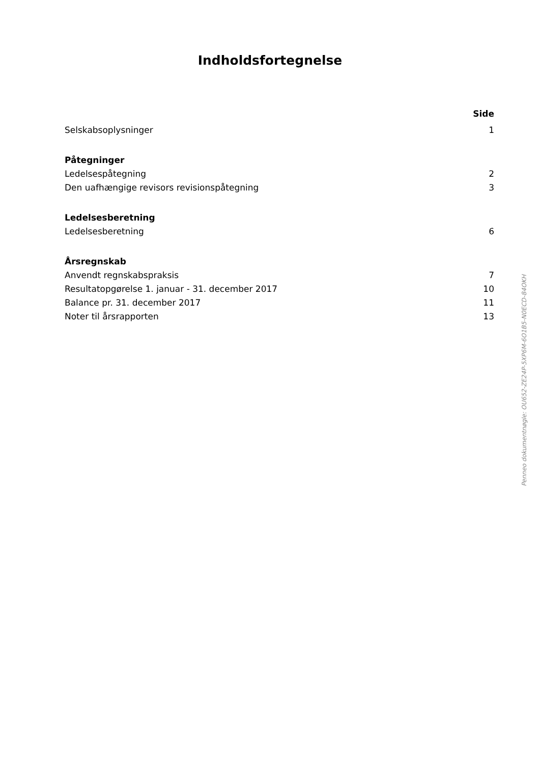Indholdsfortegnelse
Side
Selskabsoplysninger 1
Påtegninger
Ledelsespåtegning 2
Den uafhængige revisors revisionspåtegning 3
Ledelsesberetning
Ledelsesberetning 6
Årsregnskab
Anvendt regnskabspraksis 7
Resultatopgørelse 1. januar - 31. december 2017 10
Balance pr. 31. december 2017 11
Noter til årsrapporten 13
Penneo dokumentnøgle: OU652-ZE24P-5XP6M-6O1B5-N0ECD-84OKH